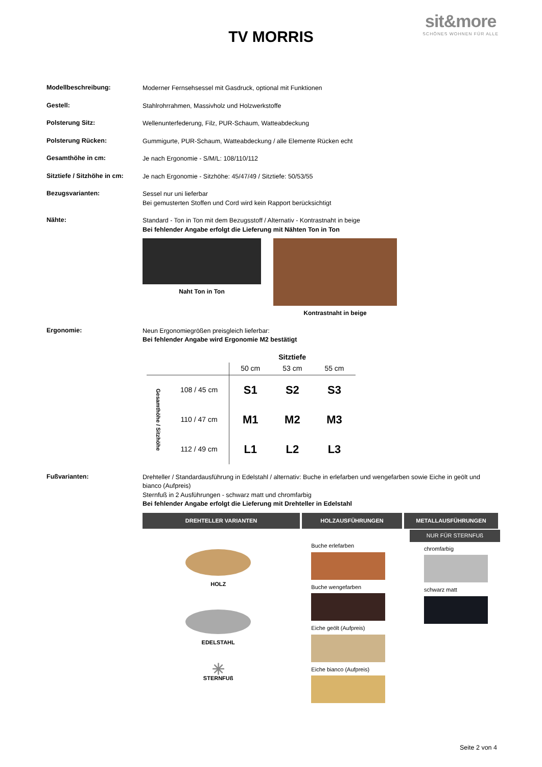sit&more
SCHÖNES WOHNEN FÜR ALLE
TV MORRIS
Modellbeschreibung:
Moderner Fernsehsessel mit Gasdruck, optional mit Funktionen
Gestell:
Stahlrohrrahmen, Massivholz und Holzwerkstoffe
Polsterung Sitz:
Wellenunterfederung, Filz, PUR-Schaum, Watteabdeckung
Polsterung Rücken:
Gummigurte, PUR-Schaum, Watteabdeckung / alle Elemente Rücken echt
Gesamthöhe in cm:
Je nach Ergonomie - S/M/L: 108/110/112
Sitztiefe / Sitzhöhe in cm:
Je nach Ergonomie - Sitzhöhe: 45/47/49 / Sitztiefe: 50/53/55
Bezugsvarianten:
Sessel nur uni lieferbar
Bei gemusterten Stoffen und Cord wird kein Rapport berücksichtigt
Nähte:
Standard - Ton in Ton mit dem Bezugsstoff / Alternativ - Kontrastnaht in beige
Bei fehlender Angabe erfolgt die Lieferung mit Nähten Ton in Ton
Naht Ton in Ton Kontrastnaht in beige
Ergonomie:
Neun Ergonomiegrößen preisgleich lieferbar:
Bei fehlender Angabe wird Ergonomie M2 bestätigt
| | | Sitztiefe | | |
| --- | --- | --- | --- | --- |
| | | 50 cm | 53 cm | 55 cm |
| Gesamthöhe / Sitzhöhe | 108 / 45 cm | S1 | S2 | S3 |
| | 110 / 47 cm | M1 | M2 | M3 |
| | 112 / 49 cm | L1 | L2 | L3 |
Fußvarianten:
Drehteller / Standardausführung in Edelstahl / alternativ: Buche in erlefarben und wengefarben sowie Eiche in geölt und bianco (Aufpreis)
Sternfuß in 2 Ausführungen - schwarz matt und chromfarbig
Bei fehlender Angabe erfolgt die Lieferung mit Drehteller in Edelstahl
DREHTELLER VARIANTEN HOLZAUSFÜHRUNGEN METALLAUSFÜHRUNGEN
HOLZ
EDELSTAHL
✳
STERNFUß
Buche erlefarben
Buche wengefarben
Eiche geölt (Aufpreis)
Eiche bianco (Aufpreis)
NUR FÜR STERNFUß
chromfarbig
schwarz matt
Seite 2 von 4